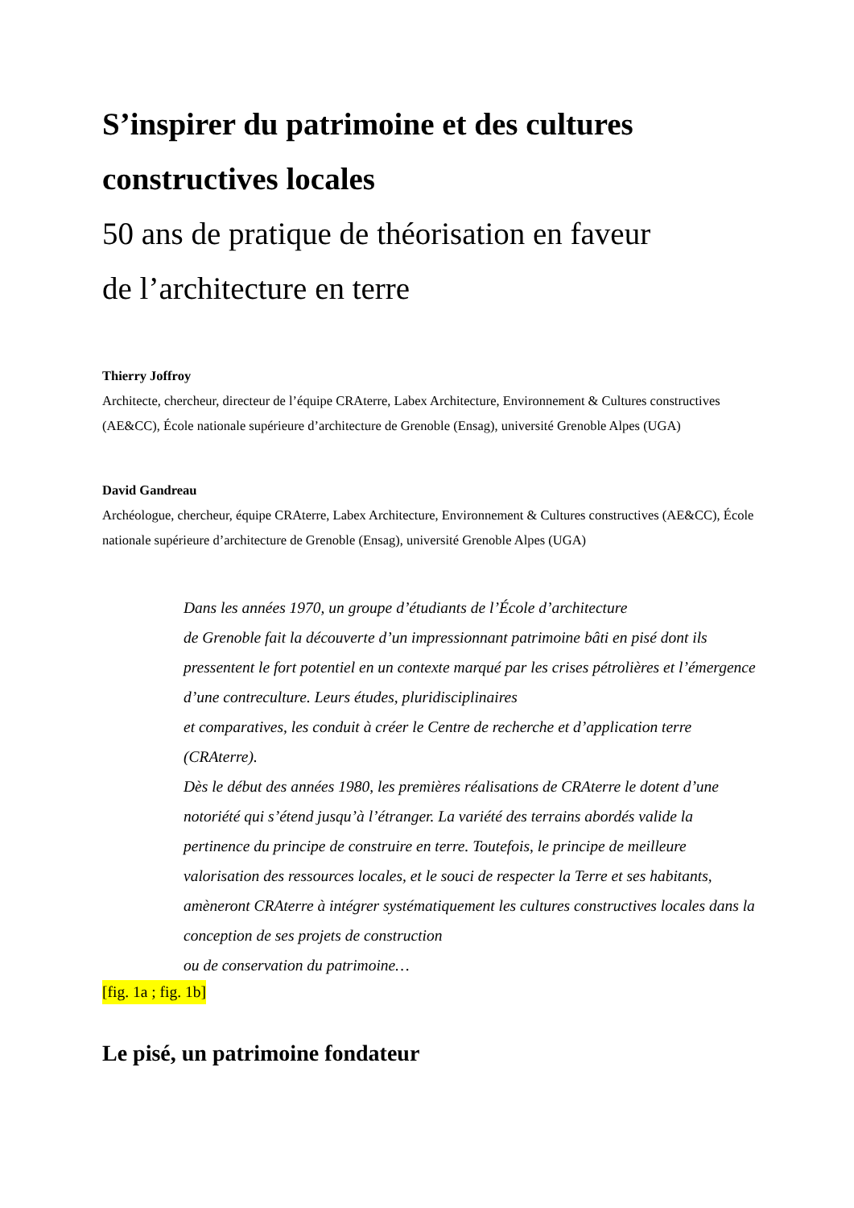S’inspirer du patrimoine et des cultures constructives locales
50 ans de pratique de théorisation en faveur
de l’architecture en terre
Thierry Joffroy
Architecte, chercheur, directeur de l’équipe CRAterre, Labex Architecture, Environnement & Cultures constructives (AE&CC), École nationale supérieure d’architecture de Grenoble (Ensag), université Grenoble Alpes (UGA)
David Gandreau
Archéologue, chercheur, équipe CRAterre, Labex Architecture, Environnement & Cultures constructives (AE&CC), École nationale supérieure d’architecture de Grenoble (Ensag), université Grenoble Alpes (UGA)
Dans les années 1970, un groupe d’étudiants de l’École d’architecture
de Grenoble fait la découverte d’un impressionnant patrimoine bâti en pisé dont ils pressentent le fort potentiel en un contexte marqué par les crises pétrolières et l’émergence d’une contreculture. Leurs études, pluridisciplinaires
et comparatives, les conduit à créer le Centre de recherche et d’application terre (CRAterre).
Dès le début des années 1980, les premières réalisations de CRAterre le dotent d’une notoriété qui s’étend jusqu’à l’étranger. La variété des terrains abordés valide la pertinence du principe de construire en terre. Toutefois, le principe de meilleure valorisation des ressources locales, et le souci de respecter la Terre et ses habitants, amèneront CRAterre à intégrer systématiquement les cultures constructives locales dans la conception de ses projets de construction
ou de conservation du patrimoine…
[fig. 1a ; fig. 1b]
Le pisé, un patrimoine fondateur